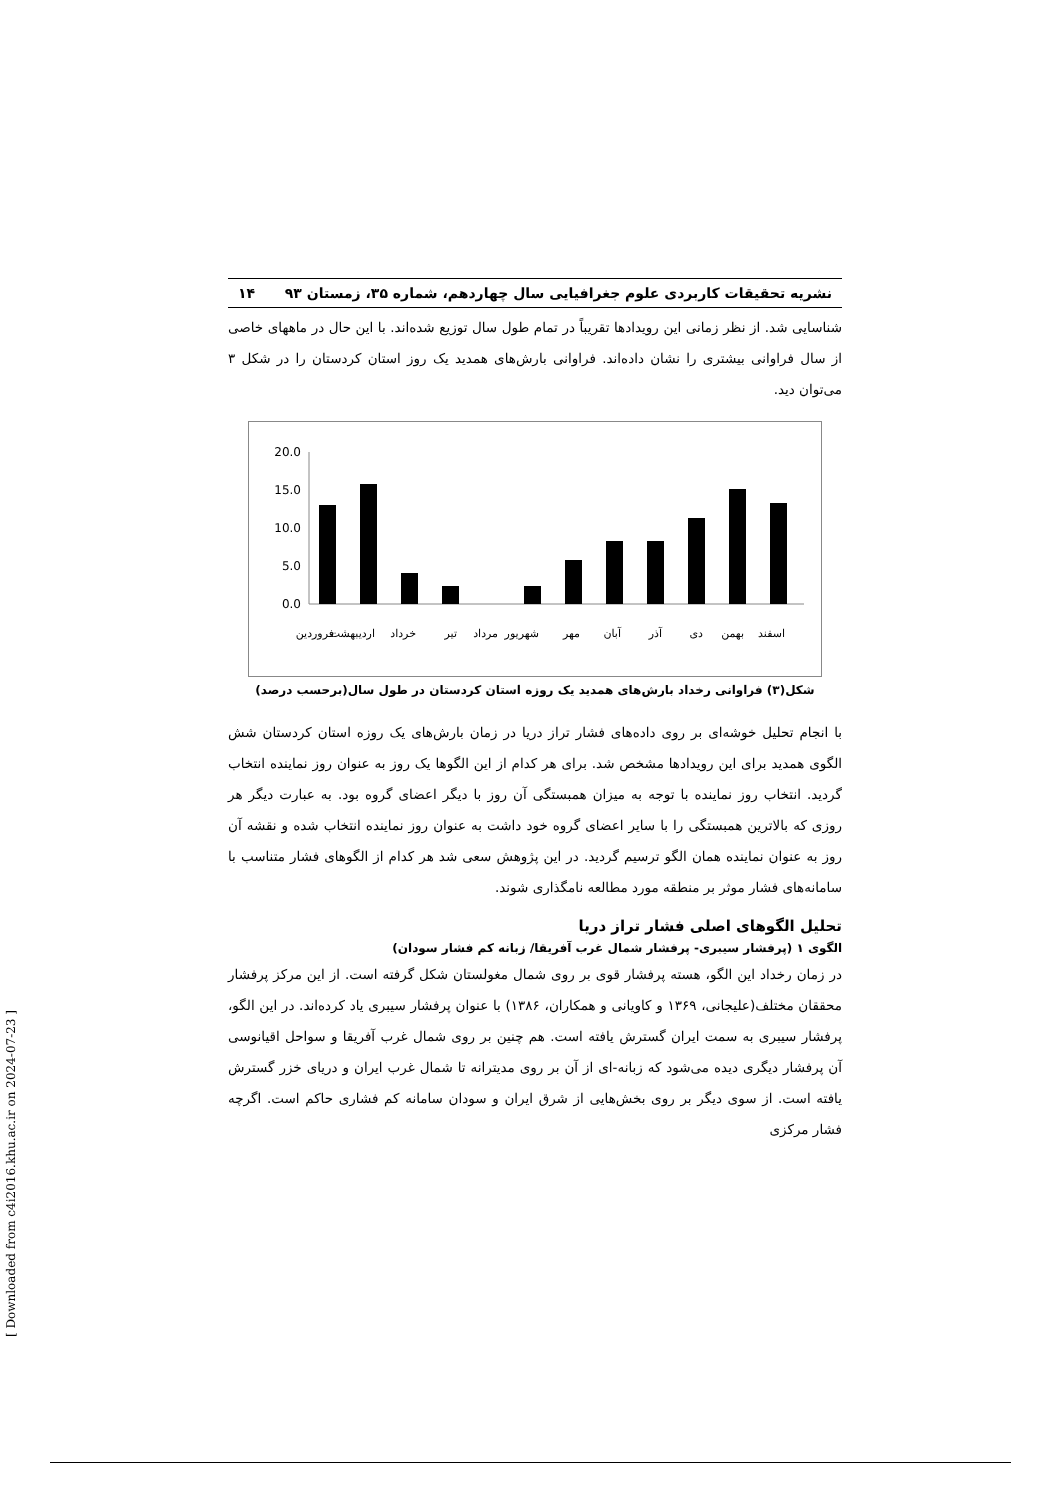نشریه تحقیقات کاربردی علوم جغرافیایی سال چهاردهم، شماره ۳۵، زمستان ۹۳ ۱۴
شناسایی شد. از نظر زمانی این رویدادها تقریباً در تمام طول سال توزیع شده‌اند. با این حال در ماههای خاصی از سال فراوانی بیشتری را نشان داده‌اند. فراوانی بارش‌های همدید یک روز استان کردستان را در شکل ۳ می‌توان دید.
20.0
15.0
10.0
5.0
0.0
فروردین
اردیبهشت
خرداد
تیر
مرداد
شهریور
مهر
آبان
آذر
دی
بهمن
اسفند
شکل(۳) فراوانی رخداد بارش‌های همدید یک روزه استان کردستان در طول سال(برحسب درصد)
با انجام تحلیل خوشه‌ای بر روی داده‌های فشار تراز دریا در زمان بارش‌های یک روزه استان کردستان شش الگوی همدید برای این رویدادها مشخص شد. برای هر کدام از این الگوها یک روز به عنوان روز نماینده انتخاب گردید. انتخاب روز نماینده با توجه به میزان همبستگی آن روز با دیگر اعضای گروه بود. به عبارت دیگر هر روزی که بالاترین همبستگی را با سایر اعضای گروه خود داشت به عنوان روز نماینده انتخاب شده و نقشه آن روز به عنوان نماینده همان الگو ترسیم گردید. در این پژوهش سعی شد هر کدام از الگوهای فشار متناسب با سامانه‌های فشار موثر بر منطقه مورد مطالعه نامگذاری شوند.
تحلیل الگوهای اصلی فشار تراز دریا
الگوی ۱ (پرفشار سیبری- پرفشار شمال غرب آفریقا/ زبانه کم فشار سودان)
در زمان رخداد این الگو، هسته پرفشار قوی بر روی شمال مغولستان شکل گرفته است. از این مرکز پرفشار محققان مختلف(علیجانی، ۱۳۶۹ و کاویانی و همکاران، ۱۳۸۶) با عنوان پرفشار سیبری یاد کرده‌اند. در این الگو، پرفشار سیبری به سمت ایران گسترش یافته است. هم چنین بر روی شمال غرب آفریقا و سواحل اقیانوسی آن پرفشار دیگری دیده می‌شود که زبانه-ای از آن بر روی مدیترانه تا شمال غرب ایران و دریای خزر گسترش یافته است. از سوی دیگر بر روی بخش‌هایی از شرق ایران و سودان سامانه کم فشاری حاکم است. اگرچه فشار مرکزی
[ Downloaded from c4i2016.khu.ac.ir on 2024-07-23 ]